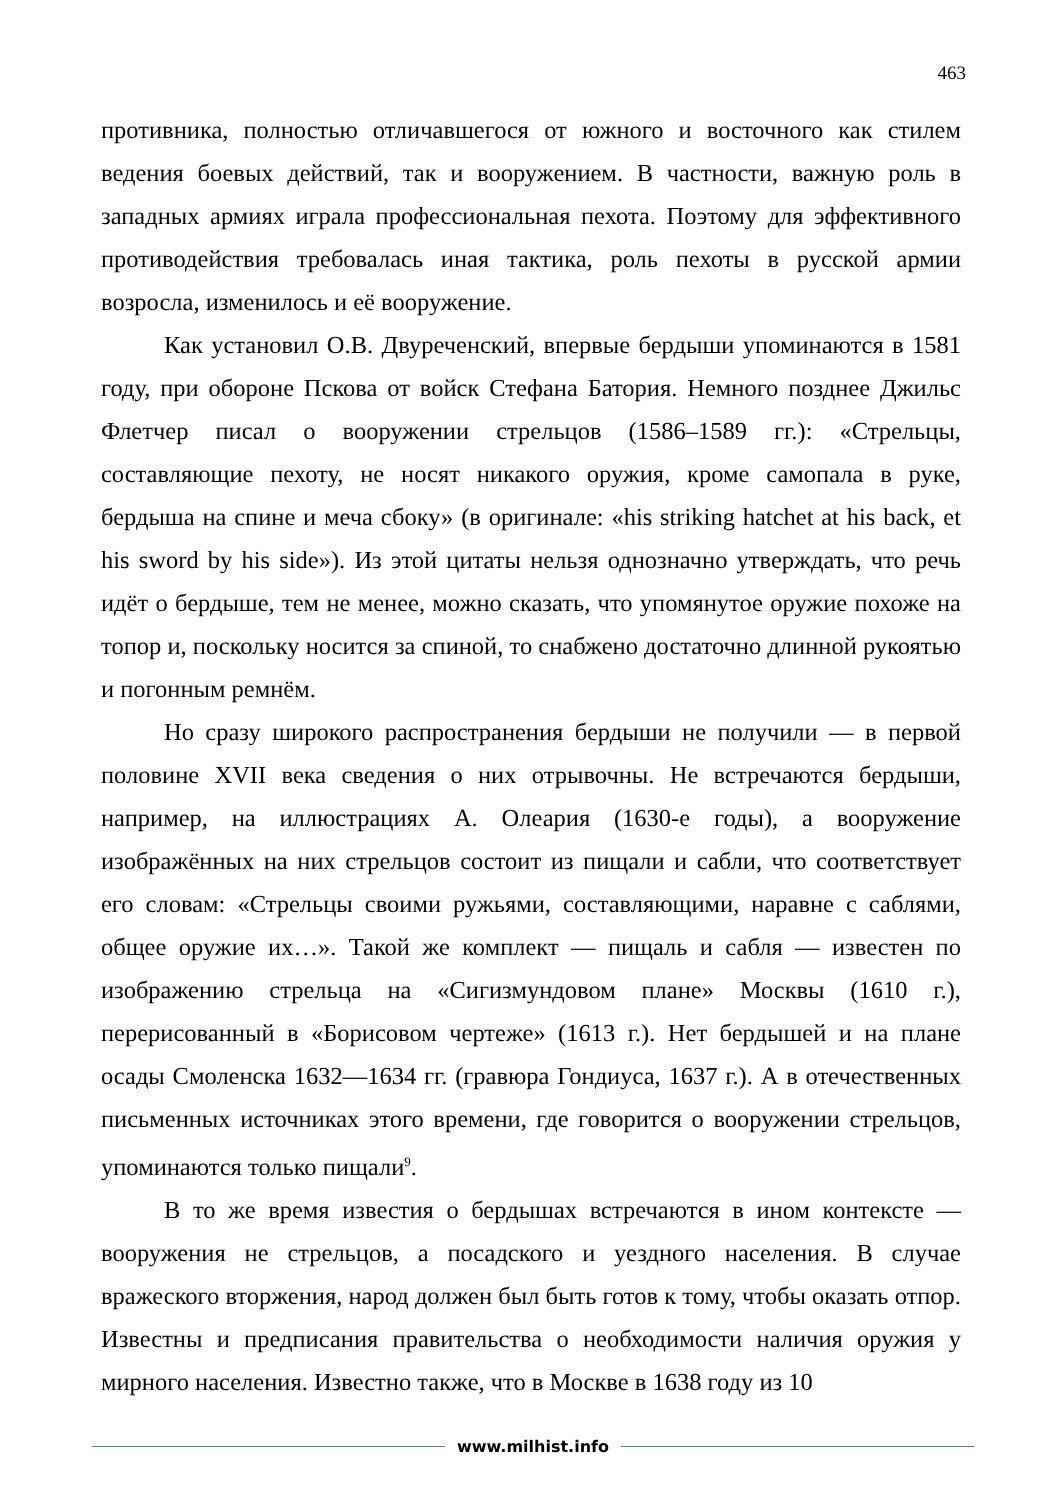463
противника, полностью отличавшегося от южного и восточного как стилем ведения боевых действий, так и вооружением. В частности, важную роль в западных армиях играла профессиональная пехота. Поэтому для эффективного противодействия требовалась иная тактика, роль пехоты в русской армии возросла, изменилось и её вооружение.
Как установил О.В. Двуреченский, впервые бердыши упоминаются в 1581 году, при обороне Пскова от войск Стефана Батория. Немного позднее Джильс Флетчер писал о вооружении стрельцов (1586–1589 гг.): «Стрельцы, составляющие пехоту, не носят никакого оружия, кроме самопала в руке, бердыша на спине и меча сбоку» (в оригинале: «his striking hatchet at his back, et his sword by his side»). Из этой цитаты нельзя однозначно утверждать, что речь идёт о бердыше, тем не менее, можно сказать, что упомянутое оружие похоже на топор и, поскольку носится за спиной, то снабжено достаточно длинной рукоятью и погонным ремнём.
Но сразу широкого распространения бердыши не получили — в первой половине XVII века сведения о них отрывочны. Не встречаются бердыши, например, на иллюстрациях А. Олеария (1630-е годы), а вооружение изображённых на них стрельцов состоит из пищали и сабли, что соответствует его словам: «Стрельцы своими ружьями, составляющими, наравне с саблями, общее оружие их…». Такой же комплект — пищаль и сабля — известен по изображению стрельца на «Сигизмундовом плане» Москвы (1610 г.), перерисованный в «Борисовом чертеже» (1613 г.). Нет бердышей и на плане осады Смоленска 1632—1634 гг. (гравюра Гондиуса, 1637 г.). А в отечественных письменных источниках этого времени, где говорится о вооружении стрельцов, упоминаются только пищали<sup>9</sup>.
В то же время известия о бердышах встречаются в ином контексте — вооружения не стрельцов, а посадского и уездного населения. В случае вражеского вторжения, народ должен был быть готов к тому, чтобы оказать отпор. Известны и предписания правительства о необходимости наличия оружия у мирного населения. Известно также, что в Москве в 1638 году из 10
www.milhist.info